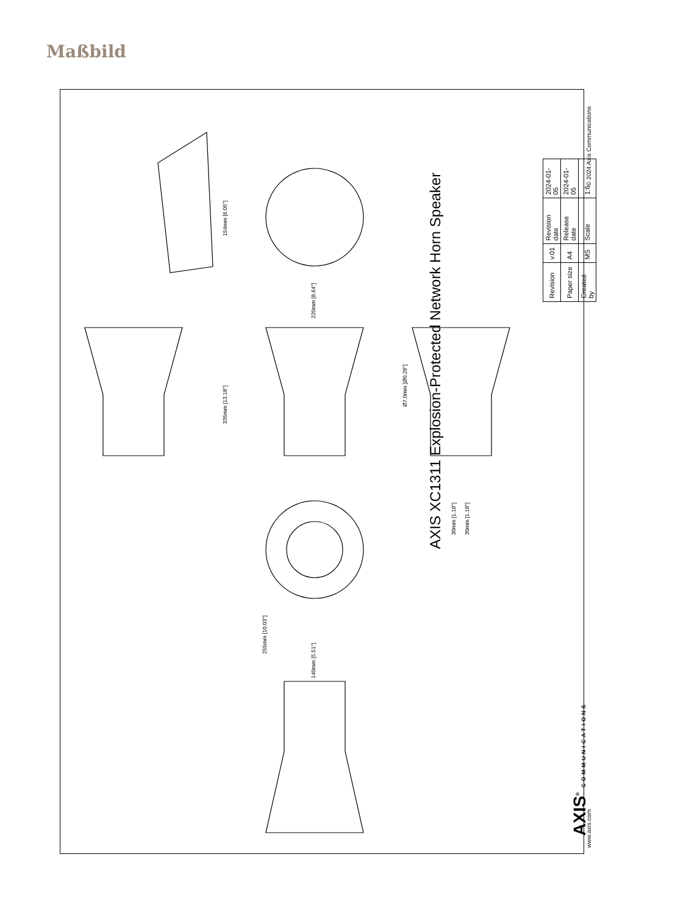Maßbild
154mm [6.05"]
220mm [8.64"]
335mm [13.18"]
Ø7.0mm [Ø0.28"]
30mm [1.18"] 30mm [1.18"]
255mm [10.03"]
140mm [5.51"]
AXIS XC1311 Explosion-Protected Network Horn Speaker
| Revision | v.01 | Revision date | 2024-01-05 |
| Paper size | A4 | Release date | 2024-01-05 |
| Created by | MS | Scale | 1:6 |
© 2024 Axis Communications
AXIS<sup>®</sup> COMMUNICATIONS www.axis.com